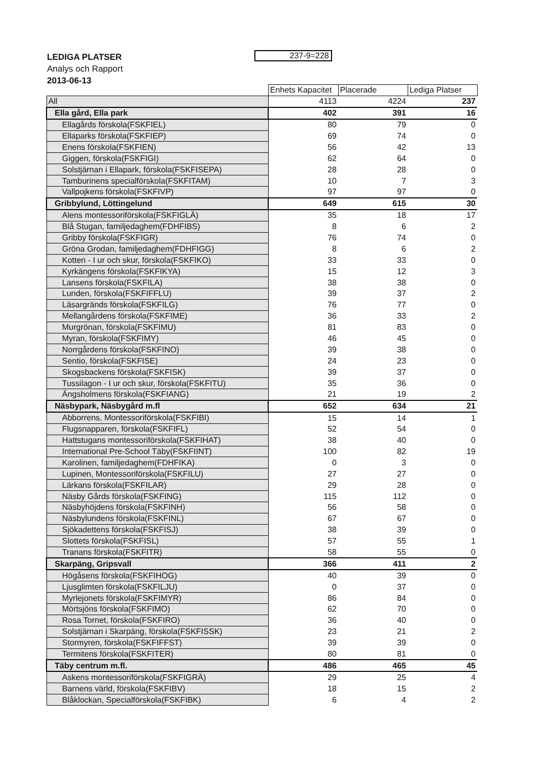LEDIGA PLATSER
Analys och Rapport
2013-06-13
237-9=228
| | Enhets Kapacitet | Placerade | Lediga Platser |
| All | 4113 | 4224 | 237 |
| Ella gård, Ella park | 402 | 391 | 16 |
| Ellagårds förskola(FSKFIEL) | 80 | 79 | 0 |
| Ellaparks förskola(FSKFIEP) | 69 | 74 | 0 |
| Enens förskola(FSKFIEN) | 56 | 42 | 13 |
| Giggen, förskola(FSKFIGI) | 62 | 64 | 0 |
| Solstjärnan i Ellapark, förskola(FSKFISEPA) | 28 | 28 | 0 |
| Tamburinens specialförskola(FSKFITAM) | 10 | 7 | 3 |
| Vallpojkens förskola(FSKFIVP) | 97 | 97 | 0 |
| Gribbylund, Löttingelund | 649 | 615 | 30 |
| Alens montessoriförskola(FSKFIGLÄ) | 35 | 18 | 17 |
| Blå Stugan, familjedaghem(FDHFIBS) | 8 | 6 | 2 |
| Gribby förskola(FSKFIGR) | 76 | 74 | 0 |
| Gröna Grodan, familjedaghem(FDHFIGG) | 8 | 6 | 2 |
| Kotten - I ur och skur, förskola(FSKFIKO) | 33 | 33 | 0 |
| Kyrkängens förskola(FSKFIKYA) | 15 | 12 | 3 |
| Lansens förskola(FSKFILA) | 38 | 38 | 0 |
| Lunden, förskola(FSKFIFFLU) | 39 | 37 | 2 |
| Läsargränds förskola(FSKFILG) | 76 | 77 | 0 |
| Mellangårdens förskola(FSKFIME) | 36 | 33 | 2 |
| Murgrönan, förskola(FSKFIMU) | 81 | 83 | 0 |
| Myran, förskola(FSKFIMY) | 46 | 45 | 0 |
| Norrgårdens förskola(FSKFINO) | 39 | 38 | 0 |
| Sentio, förskola(FSKFISE) | 24 | 23 | 0 |
| Skogsbackens förskola(FSKFISK) | 39 | 37 | 0 |
| Tussilagon - I ur och skur, förskola(FSKFITU) | 35 | 36 | 0 |
| Ängsholmens förskola(FSKFIANG) | 21 | 19 | 2 |
| Näsbypark, Näsbygård m.fl | 652 | 634 | 21 |
| Abborrens, Montessoriförskola(FSKFIBI) | 15 | 14 | 1 |
| Flugsnapparen, förskola(FSKFIFL) | 52 | 54 | 0 |
| Hattstugans montessoriförskola(FSKFIHAT) | 38 | 40 | 0 |
| International Pre-School Täby(FSKFIINT) | 100 | 82 | 19 |
| Karolinen, familjedaghem(FDHFIKA) | 0 | 3 | 0 |
| Lupinen, Montessoriförskola(FSKFILU) | 27 | 27 | 0 |
| Lärkans förskola(FSKFILAR) | 29 | 28 | 0 |
| Näsby Gårds förskola(FSKFING) | 115 | 112 | 0 |
| Näsbyhöjdens förskola(FSKFINH) | 56 | 58 | 0 |
| Näsbylundens förskola(FSKFINL) | 67 | 67 | 0 |
| Sjökadettens förskola(FSKFISJ) | 38 | 39 | 0 |
| Slottets förskola(FSKFISL) | 57 | 55 | 1 |
| Tranans förskola(FSKFITR) | 58 | 55 | 0 |
| Skarpäng, Gripsvall | 366 | 411 | 2 |
| Högåsens förskola(FSKFIHOG) | 40 | 39 | 0 |
| Ljusglimten förskola(FSKFILJU) | 0 | 37 | 0 |
| Myrlejonets förskola(FSKFIMYR) | 86 | 84 | 0 |
| Mörtsjöns förskola(FSKFIMO) | 62 | 70 | 0 |
| Rosa Tornet, förskola(FSKFIRO) | 36 | 40 | 0 |
| Solstjärnan i Skarpäng, förskola(FSKFISSK) | 23 | 21 | 2 |
| Stormyren, förskola(FSKFIFFST) | 39 | 39 | 0 |
| Termitens förskola(FSKFITER) | 80 | 81 | 0 |
| Täby centrum m.fl. | 486 | 465 | 45 |
| Askens montessoriförskola(FSKFIGRÄ) | 29 | 25 | 4 |
| Barnens värld, förskola(FSKFIBV) | 18 | 15 | 2 |
| Blåklockan, Specialförskola(FSKFIBK) | 6 | 4 | 2 |